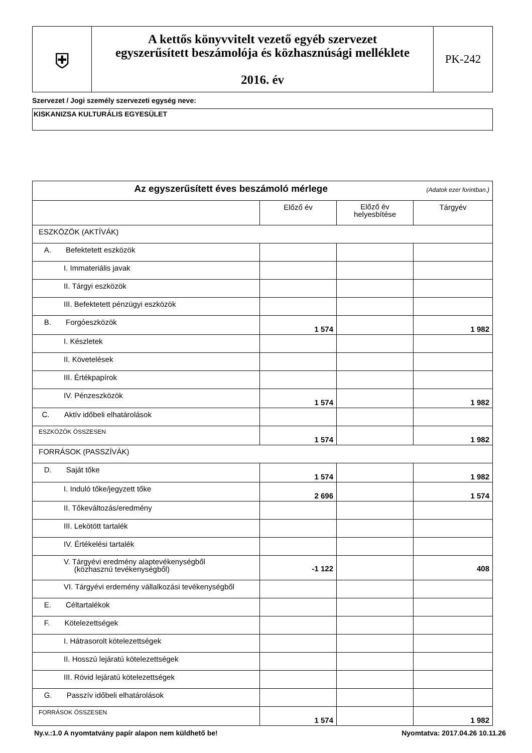| ⛨ | A kettős könyvvitelt vezető egyéb szervezet egyszerűsített beszámolója és közhasznúsági melléklete 2016. év | PK-242 |
Szervezet / Jogi személy szervezeti egység neve:
KISKANIZSA KULTURÁLIS EGYESÜLET
| Az egyszerűsített éves beszámoló mérlege (Adatok ezer forintban.) | | | |
| | Előző év | Előző év helyesbítése | Tárgyév |
| ESZKÖZÖK (AKTÍVÁK) | | | |
| A. Befektetett eszközök | | | |
| I. Immateriális javak | | | |
| II. Tárgyi eszközök | | | |
| III. Befektetett pénzügyi eszközök | | | |
| B. Forgóeszközök | 1 574 | | 1 982 |
| I. Készletek | | | |
| II. Követelések | | | |
| III. Értékpapírok | | | |
| IV. Pénzeszközök | 1 574 | | 1 982 |
| C. Aktív időbeli elhatárolások | | | |
| ESZKÖZÖK ÖSSZESEN | 1 574 | | 1 982 |
| FORRÁSOK (PASSZÍVÁK) | | | |
| D. Saját tőke | 1 574 | | 1 982 |
| I. Induló tőke/jegyzett tőke | 2 696 | | 1 574 |
| II. Tőkeváltozás/eredmény | | | |
| III. Lekötött tartalék | | | |
| IV. Értékelési tartalék | | | |
| V. Tárgyévi eredmény alaptevékenységből (közhasznú tevékenységből) | -1 122 | | 408 |
| VI. Tárgyévi erdemény vállalkozási tevékenységből | | | |
| E. Céltartalékok | | | |
| F. Kötelezettségek | | | |
| I. Hátrasorolt kötelezettségek | | | |
| II. Hosszú lejáratú kötelezettségek | | | |
| III. Rövid lejáratú kötelezettségek | | | |
| G. Passzív időbeli elhatárolások | | | |
| FORRÁSOK ÖSSZESEN | 1 574 | | 1 982 |
Ny.v.:1.0 A nyomtatvány papír alapon nem küldhető be! Nyomtatva: 2017.04.26 10.11.26